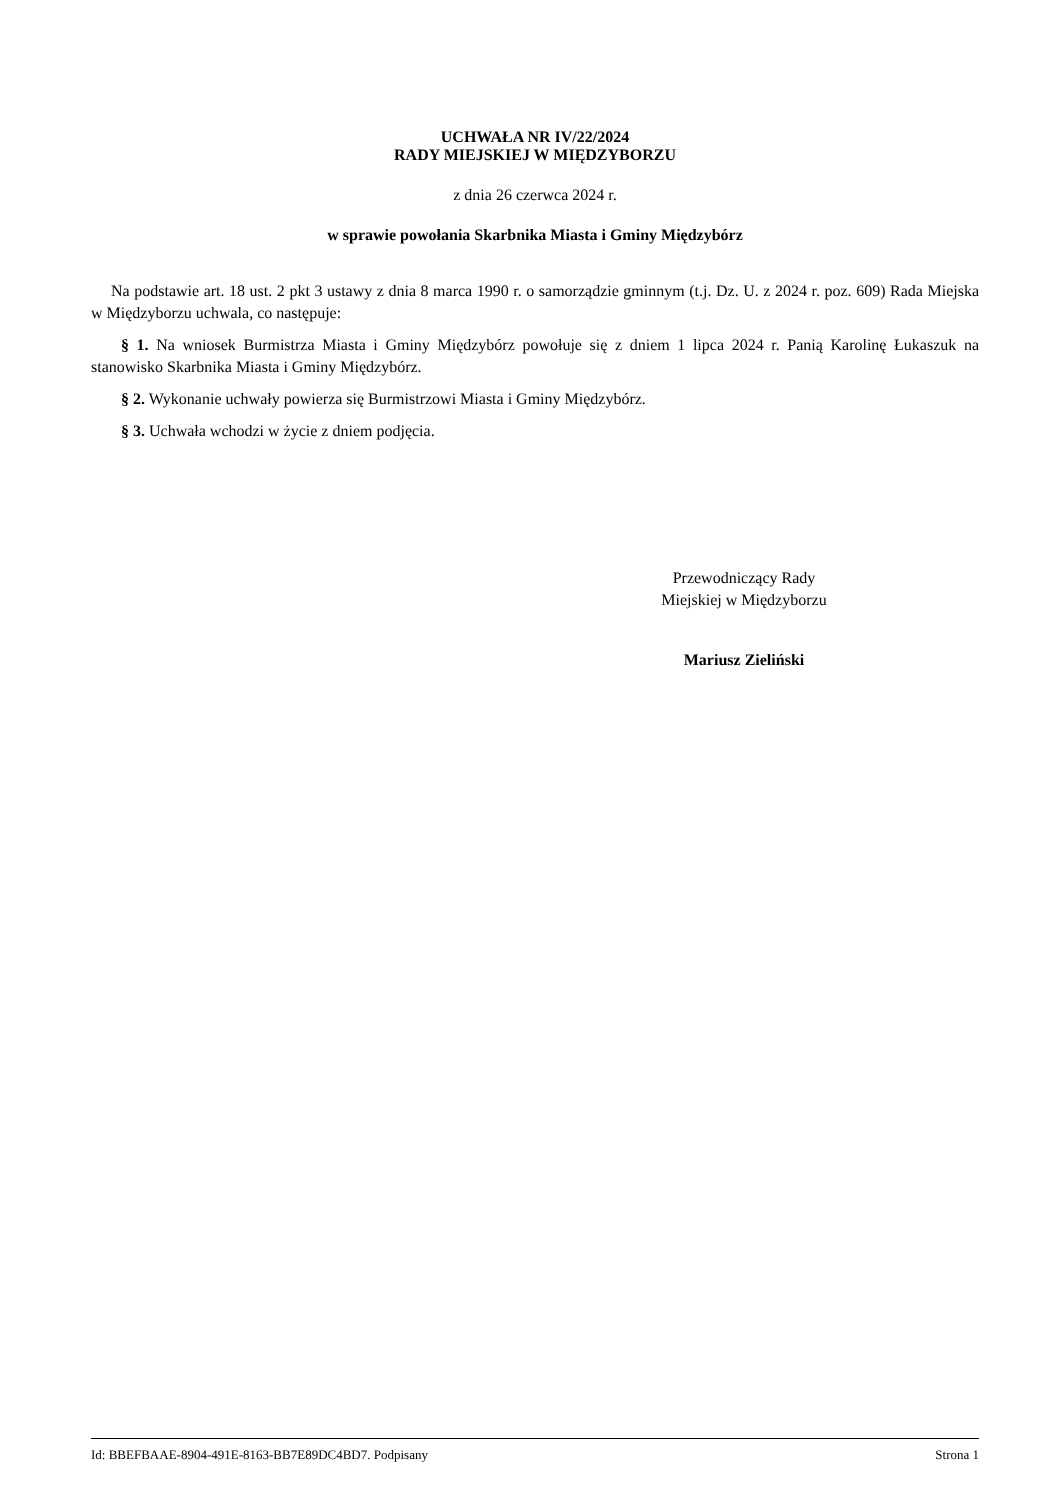UCHWAŁA NR IV/22/2024
RADY MIEJSKIEJ W MIĘDZYBORZU
z dnia 26 czerwca 2024 r.
w sprawie powołania Skarbnika Miasta i Gminy Międzybórz
Na podstawie art. 18 ust. 2 pkt 3 ustawy z dnia 8 marca 1990 r. o samorządzie gminnym (t.j. Dz. U. z 2024 r. poz. 609) Rada Miejska w Międzyborzu uchwala, co następuje:
§ 1. Na wniosek Burmistrza Miasta i Gminy Międzybórz powołuje się z dniem 1 lipca 2024 r. Panią Karolinę Łukaszuk na stanowisko Skarbnika Miasta i Gminy Międzybórz.
§ 2. Wykonanie uchwały powierza się Burmistrzowi Miasta i Gminy Międzybórz.
§ 3. Uchwała wchodzi w życie z dniem podjęcia.
Przewodniczący Rady
Miejskiej w Międzyborzu
Mariusz Zieliński
Id: BBEFBAAE-8904-491E-8163-BB7E89DC4BD7. Podpisany Strona 1